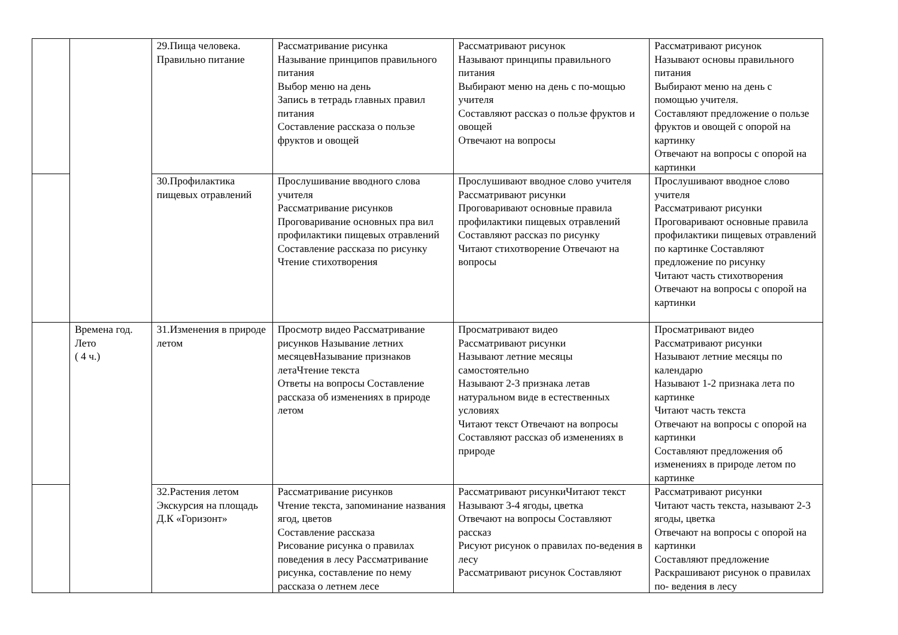| | | 29.Пища человека. Правильно питание | Рассматривание рисунка Называние принципов правильного питания Выбор меню на день Запись в тетрадь главных правил питания Составление рассказа о пользе фруктов и овощей | Рассматривают рисунок Называют принципы правильного питания Выбирают меню на день с по-мощью учителя Составляют рассказ о пользе фруктов и овощей Отвечают на вопросы | Рассматривают рисунок Называют основы правильного питания Выбирают меню на день с помощью учителя. Составляют предложение о пользе фруктов и овощей с опорой на картинку Отвечают на вопросы с опорой на картинки |
| | | 30.Профилактика пищевых отравлений | Прослушивание вводного слова учителя Рассматривание рисунков Проговаривание основных пра вил профилактики пищевых отравлений Составление рассказа по рисунку Чтение стихотворения | Прослушивают вводное слово учителя Рассматривают рисунки Проговаривают основные правила профилактики пищевых отравлений Составляют рассказ по рисунку Читают стихотворение Отвечают на вопросы | Прослушивают вводное слово учителя Рассматривают рисунки Проговаривают основные правила профилактики пищевых отравлений по картинке Составляют предложение по рисунку Читают часть стихотворения Отвечают на вопросы с опорой на картинки |
| | Времена год. Лето ( 4 ч.) | 31.Изменения в природе летом | Просмотр видео Рассматривание рисунков Называние летних месяцевНазывание признаков летаЧтение текста Ответы на вопросы Составление рассказа об изменениях в природе летом | Просматривают видео Рассматривают рисунки Называют летние месяцы самостоятельно Называют 2-3 признака летав натуральном виде в естественных условиях Читают текст Отвечают на вопросы Составляют рассказ об изменениях в природе | Просматривают видео Рассматривают рисунки Называют летние месяцы по календарю Называют 1-2 признака лета по картинке Читают часть текста Отвечают на вопросы с опорой на картинки Составляют предложения об изменениях в природе летом по картинке |
| | | 32.Растения летом Экскурсия на площадь Д.К «Горизонт» | Рассматривание рисунков Чтение текста, запоминание названия ягод, цветов Составление рассказа Рисование рисунка о правилах поведения в лесу Рассматривание рисунка, составление по нему рассказа о летнем лесе | Рассматривают рисункиЧитают текст Называют 3-4 ягоды, цветка Отвечают на вопросы Составляют рассказ Рисуют рисунок о правилах по-ведения в лесу Рассматривают рисунок Составляют | Рассматривают рисунки Читают часть текста, называют 2-3 ягоды, цветка Отвечают на вопросы с опорой на картинки Составляют предложение Раскрашивают рисунок о правилах по- ведения в лесу |